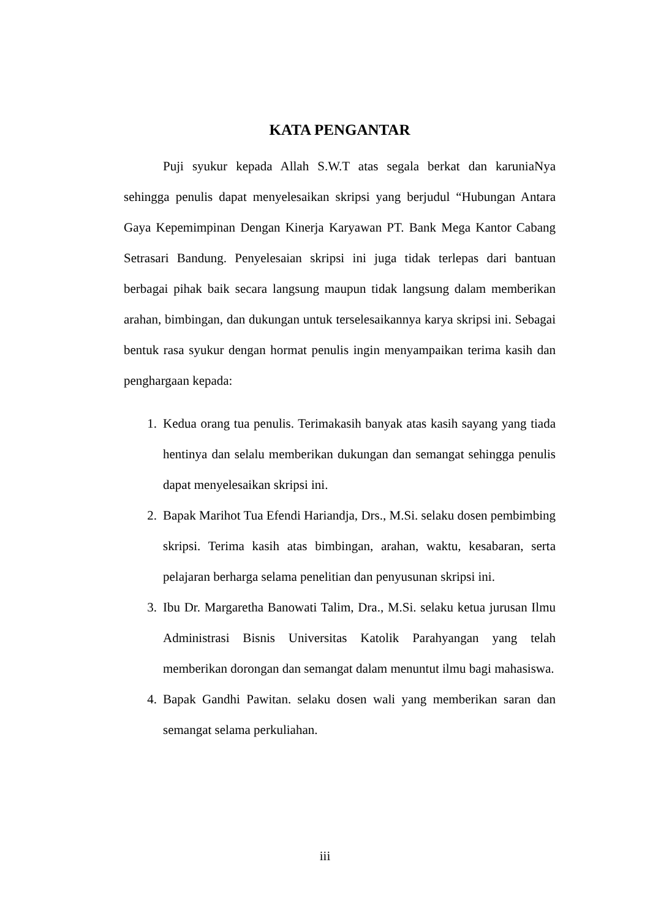KATA PENGANTAR
Puji syukur kepada Allah S.W.T atas segala berkat dan karuniaNya sehingga penulis dapat menyelesaikan skripsi yang berjudul “Hubungan Antara Gaya Kepemimpinan Dengan Kinerja Karyawan PT. Bank Mega Kantor Cabang Setrasari Bandung. Penyelesaian skripsi ini juga tidak terlepas dari bantuan berbagai pihak baik secara langsung maupun tidak langsung dalam memberikan arahan, bimbingan, dan dukungan untuk terselesaikannya karya skripsi ini. Sebagai bentuk rasa syukur dengan hormat penulis ingin menyampaikan terima kasih dan penghargaan kepada:
1. Kedua orang tua penulis. Terimakasih banyak atas kasih sayang yang tiada hentinya dan selalu memberikan dukungan dan semangat sehingga penulis dapat menyelesaikan skripsi ini.
2. Bapak Marihot Tua Efendi Hariandja, Drs., M.Si. selaku dosen pembimbing skripsi. Terima kasih atas bimbingan, arahan, waktu, kesabaran, serta pelajaran berharga selama penelitian dan penyusunan skripsi ini.
3. Ibu Dr. Margaretha Banowati Talim, Dra., M.Si. selaku ketua jurusan Ilmu Administrasi Bisnis Universitas Katolik Parahyangan yang telah memberikan dorongan dan semangat dalam menuntut ilmu bagi mahasiswa.
4. Bapak Gandhi Pawitan. selaku dosen wali yang memberikan saran dan semangat selama perkuliahan.
iii